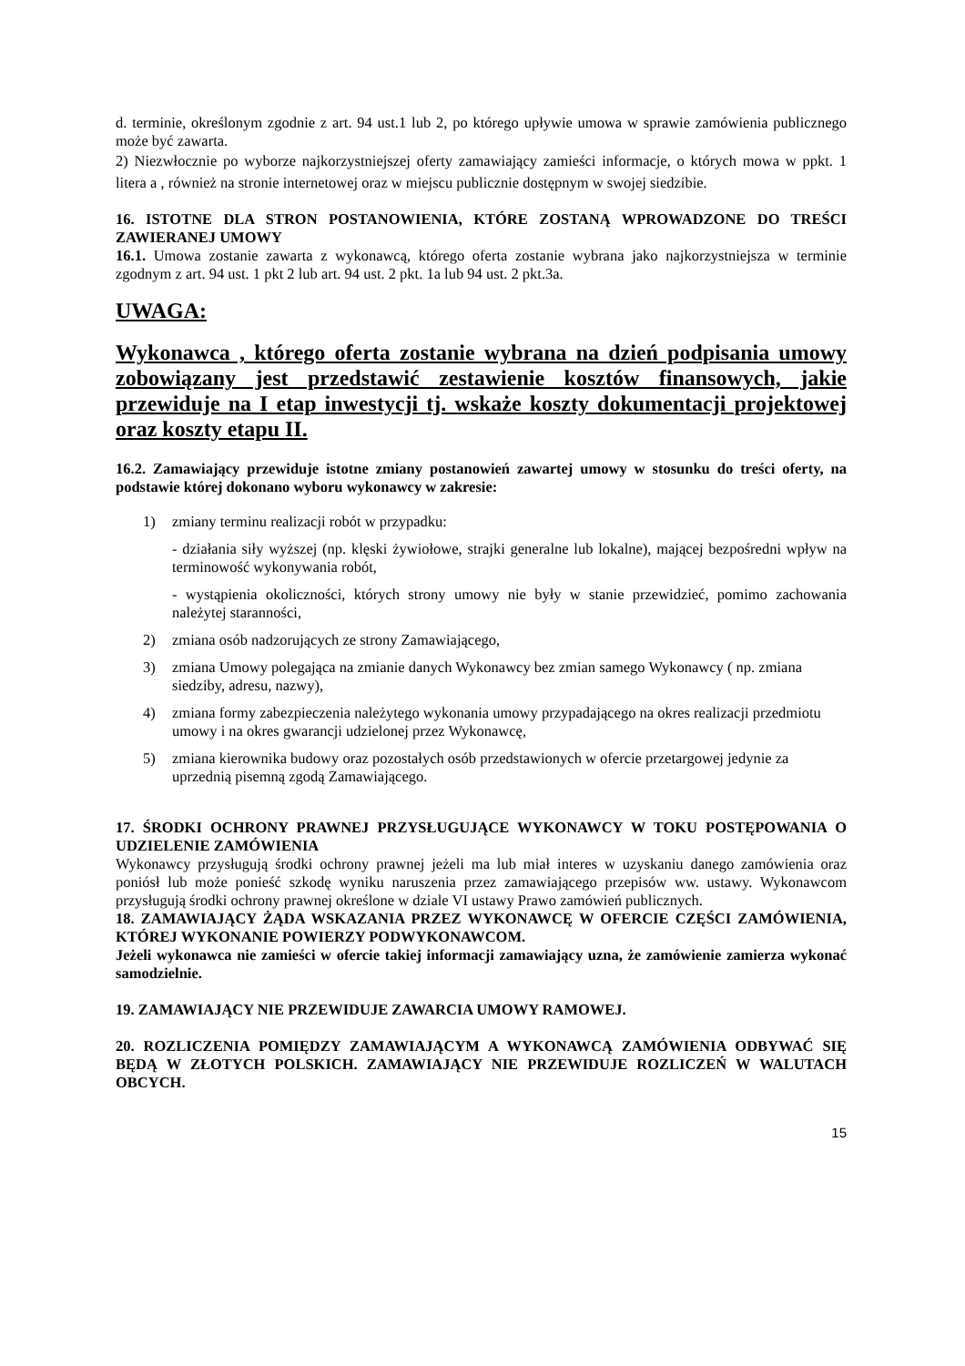d. terminie, określonym zgodnie z art. 94 ust.1 lub 2, po którego upływie umowa w sprawie zamówienia publicznego może być zawarta.
2) Niezwłocznie po wyborze najkorzystniejszej oferty zamawiający zamieści informacje, o których mowa w ppkt. 1 litera a , również na stronie internetowej oraz w miejscu publicznie dostępnym w swojej siedzibie.
16. ISTOTNE DLA STRON POSTANOWIENIA, KTÓRE ZOSTANĄ WPROWADZONE DO TREŚCI ZAWIERANEJ UMOWY
16.1. Umowa zostanie zawarta z wykonawcą, którego oferta zostanie wybrana jako najkorzystniejsza w terminie zgodnym z art. 94 ust. 1 pkt 2 lub art. 94 ust. 2 pkt. 1a lub 94 ust. 2 pkt.3a.
UWAGA:
Wykonawca , którego oferta zostanie wybrana na dzień podpisania umowy zobowiązany jest przedstawić zestawienie kosztów finansowych, jakie przewiduje na I etap inwestycji tj. wskaże koszty dokumentacji projektowej oraz koszty etapu II.
16.2. Zamawiający przewiduje istotne zmiany postanowień zawartej umowy w stosunku do treści oferty, na podstawie której dokonano wyboru wykonawcy w zakresie:
1) zmiany terminu realizacji robót w przypadku:
- działania siły wyższej (np. klęski żywiołowe, strajki generalne lub lokalne), mającej bezpośredni wpływ na terminowość wykonywania robót,
- wystąpienia okoliczności, których strony umowy nie były w stanie przewidzieć, pomimo zachowania należytej staranności,
2) zmiana osób nadzorujących ze strony Zamawiającego,
3) zmiana Umowy polegająca na zmianie danych Wykonawcy bez zmian samego Wykonawcy ( np. zmiana siedziby, adresu, nazwy),
4) zmiana formy zabezpieczenia należytego wykonania umowy przypadającego na okres realizacji przedmiotu umowy i na okres gwarancji udzielonej przez Wykonawcę,
5) zmiana kierownika budowy oraz pozostałych osób przedstawionych w ofercie przetargowej jedynie za uprzednią pisemną zgodą Zamawiającego.
17. ŚRODKI OCHRONY PRAWNEJ PRZYSŁUGUJĄCE WYKONAWCY W TOKU POSTĘPOWANIA O UDZIELENIE ZAMÓWIENIA
Wykonawcy przysługują środki ochrony prawnej jeżeli ma lub miał interes w uzyskaniu danego zamówienia oraz poniósł lub może ponieść szkodę wyniku naruszenia przez zamawiającego przepisów ww. ustawy. Wykonawcom przysługują środki ochrony prawnej określone w dziale VI ustawy Prawo zamówień publicznych.
18. ZAMAWIAJĄCY ŻĄDA WSKAZANIA PRZEZ WYKONAWCĘ W OFERCIE CZĘŚCI ZAMÓWIENIA, KTÓREJ WYKONANIE POWIERZY PODWYKONAWCOM.
Jeżeli wykonawca nie zamieści w ofercie takiej informacji zamawiający uzna, że zamówienie zamierza wykonać samodzielnie.
19. ZAMAWIAJĄCY NIE PRZEWIDUJE ZAWARCIA UMOWY RAMOWEJ.
20. ROZLICZENIA POMIĘDZY ZAMAWIAJĄCYM A WYKONAWCĄ ZAMÓWIENIA ODBYWAĆ SIĘ BĘDĄ W ZŁOTYCH POLSKICH. ZAMAWIAJĄCY NIE PRZEWIDUJE ROZLICZEŃ W WALUTACH OBCYCH.
15